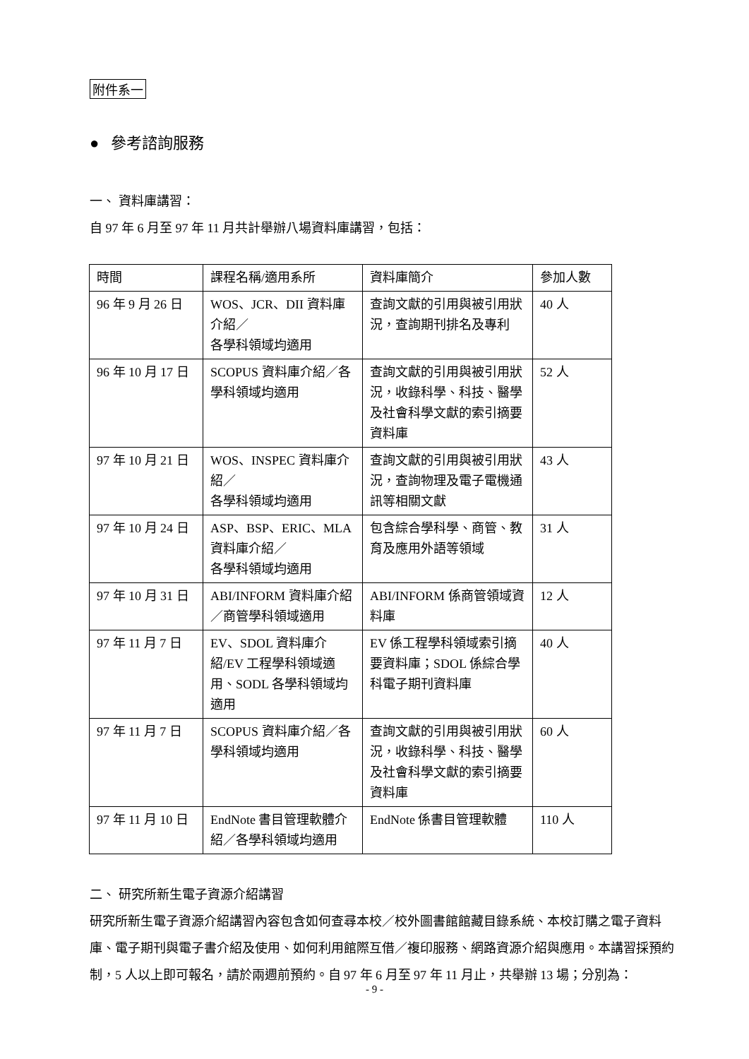附件系一
● 參考諮詢服務
一、 資料庫講習：
自 97 年 6 月至 97 年 11 月共計舉辦八場資料庫講習，包括：
| 時間 | 課程名稱/適用系所 | 資料庫簡介 | 參加人數 |
| 96 年 9 月 26 日 | WOS、JCR、DII 資料庫介紹／ 各學科領域均適用 | 查詢文獻的引用與被引用狀況，查詢期刊排名及專利 | 40 人 |
| 96 年 10 月 17 日 | SCOPUS 資料庫介紹／各學科領域均適用 | 查詢文獻的引用與被引用狀況，收錄科學、科技、醫學及社會科學文獻的索引摘要資料庫 | 52 人 |
| 97 年 10 月 21 日 | WOS、INSPEC 資料庫介紹／ 各學科領域均適用 | 查詢文獻的引用與被引用狀況，查詢物理及電子電機通訊等相關文獻 | 43 人 |
| 97 年 10 月 24 日 | ASP、BSP、ERIC、MLA 資料庫介紹／ 各學科領域均適用 | 包含綜合學科學、商管、教育及應用外語等領域 | 31 人 |
| 97 年 10 月 31 日 | ABI/INFORM 資料庫介紹／商管學科領域適用 | ABI/INFORM 係商管領域資料庫 | 12 人 |
| 97 年 11 月 7 日 | EV、SDOL 資料庫介紹/EV 工程學科領域適用、SODL 各學科領域均適用 | EV 係工程學科領域索引摘要資料庫；SDOL 係綜合學科電子期刊資料庫 | 40 人 |
| 97 年 11 月 7 日 | SCOPUS 資料庫介紹／各學科領域均適用 | 查詢文獻的引用與被引用狀況，收錄科學、科技、醫學及社會科學文獻的索引摘要資料庫 | 60 人 |
| 97 年 11 月 10 日 | EndNote 書目管理軟體介紹／各學科領域均適用 | EndNote 係書目管理軟體 | 110 人 |
二、 研究所新生電子資源介紹講習
研究所新生電子資源介紹講習內容包含如何查尋本校／校外圖書館館藏目錄系統、本校訂購之電子資料庫、電子期刊與電子書介紹及使用、如何利用館際互借／複印服務、網路資源介紹與應用。本講習採預約制，5 人以上即可報名，請於兩週前預約。自 97 年 6 月至 97 年 11 月止，共舉辦 13 場；分別為：
- 9 -